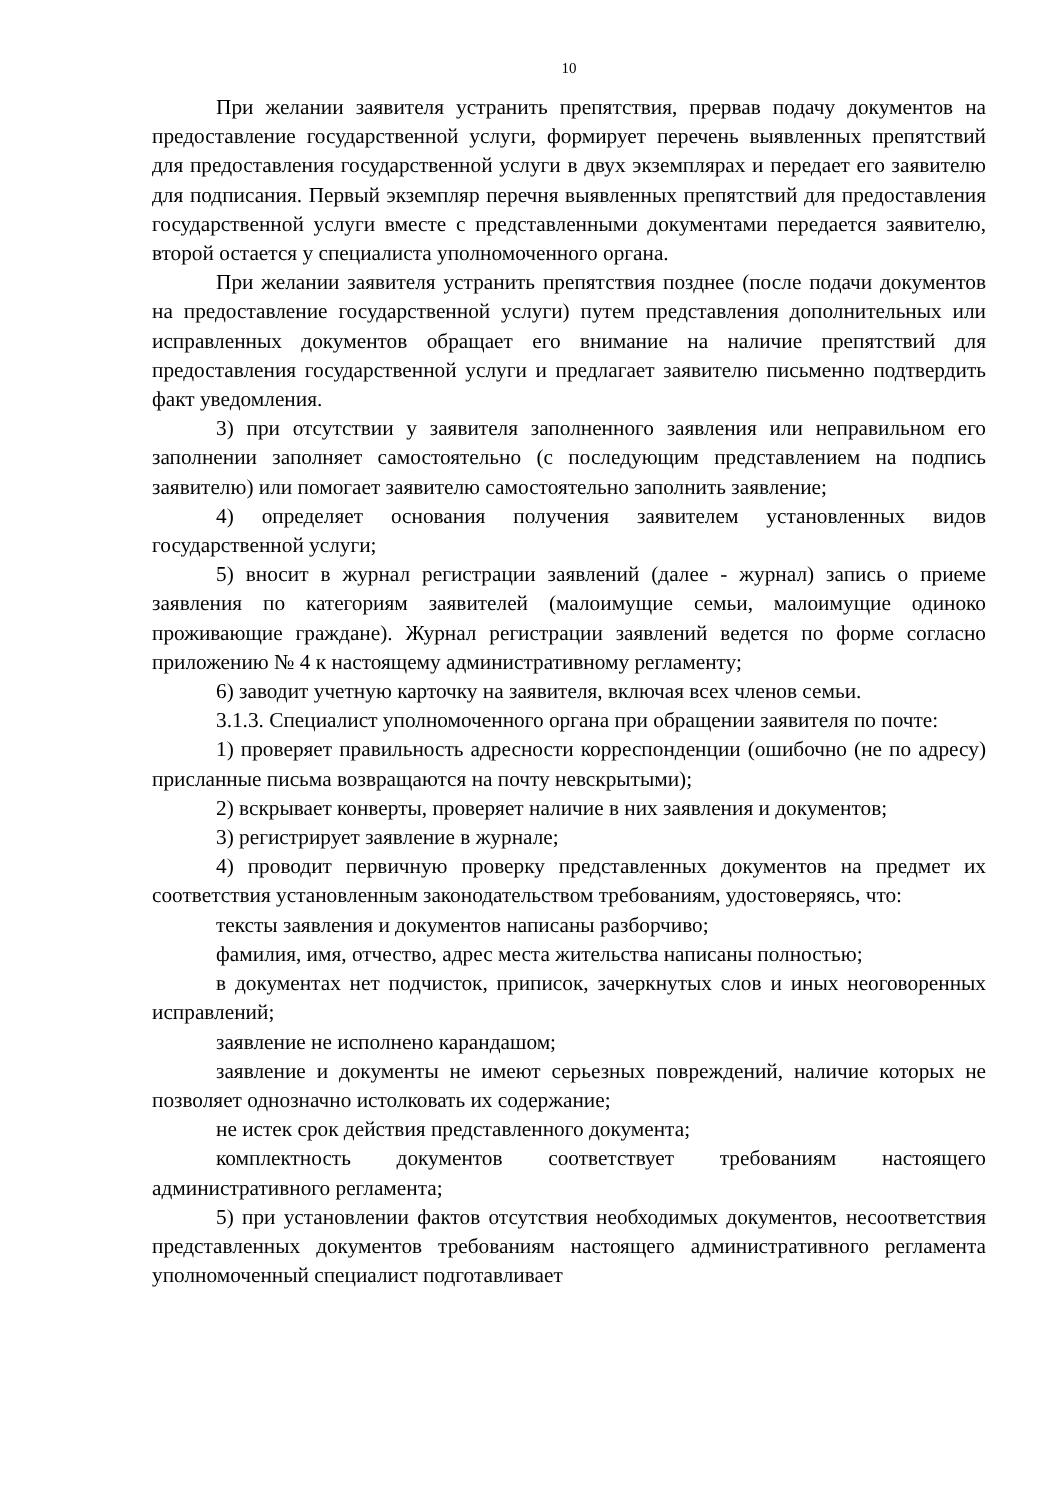10
При желании заявителя устранить препятствия, прервав подачу документов на предоставление государственной услуги, формирует перечень выявленных препятствий для предоставления государственной услуги в двух экземплярах и передает его заявителю для подписания. Первый экземпляр перечня выявленных препятствий для предоставления государственной услуги вместе с представленными документами передается заявителю, второй остается у специалиста уполномоченного органа.
При желании заявителя устранить препятствия позднее (после подачи документов на предоставление государственной услуги) путем представления дополнительных или исправленных документов обращает его внимание на наличие препятствий для предоставления государственной услуги и предлагает заявителю письменно подтвердить факт уведомления.
3) при отсутствии у заявителя заполненного заявления или неправильном его заполнении заполняет самостоятельно (с последующим представлением на подпись заявителю) или помогает заявителю самостоятельно заполнить заявление;
4) определяет основания получения заявителем установленных видов государственной услуги;
5) вносит в журнал регистрации заявлений (далее - журнал) запись о приеме заявления по категориям заявителей (малоимущие семьи, малоимущие одиноко проживающие граждане). Журнал регистрации заявлений ведется по форме согласно приложению № 4 к настоящему административному регламенту;
6) заводит учетную карточку на заявителя, включая всех членов семьи.
3.1.3. Специалист уполномоченного органа при обращении заявителя по почте:
1) проверяет правильность адресности корреспонденции (ошибочно (не по адресу) присланные письма возвращаются на почту невскрытыми);
2) вскрывает конверты, проверяет наличие в них заявления и документов;
3) регистрирует заявление в журнале;
4) проводит первичную проверку представленных документов на предмет их соответствия установленным законодательством требованиям, удостоверяясь, что:
тексты заявления и документов написаны разборчиво;
фамилия, имя, отчество, адрес места жительства написаны полностью;
в документах нет подчисток, приписок, зачеркнутых слов и иных неоговоренных исправлений;
заявление не исполнено карандашом;
заявление и документы не имеют серьезных повреждений, наличие которых не позволяет однозначно истолковать их содержание;
не истек срок действия представленного документа;
комплектность документов соответствует требованиям настоящего административного регламента;
5) при установлении фактов отсутствия необходимых документов, несоответствия представленных документов требованиям настоящего административного регламента уполномоченный специалист подготавливает